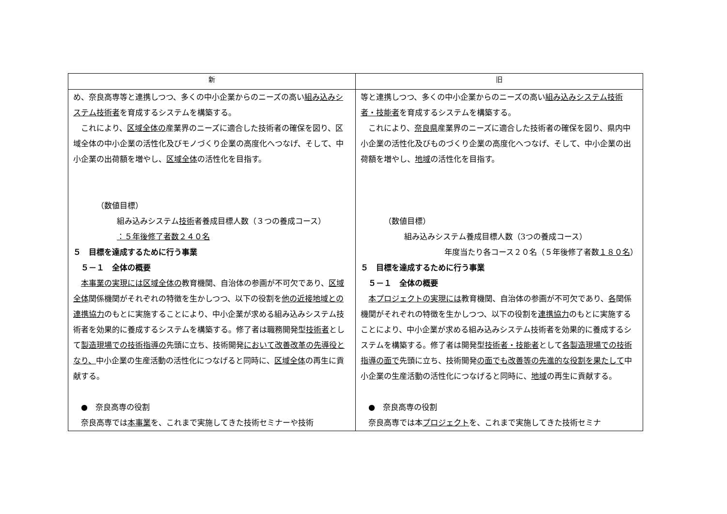| 新 | 旧 |
| --- | --- |
| め、奈良高専等と連携しつつ、多くの中小企業からのニーズの高い 組み込みシステム技術者 を育成するシステムを構築する。 これにより、 区域全体の 産業界のニーズに適合した技術者の確保を図り、区域全体の中小企業の活性化及びモノづくり企業の高度化へつなげ、そして、中小企業の出荷額を増やし、 区域全体 の活性化を目指す。 （数値目標） 組み込みシステム 技術 者養成目標人数（３つの養成コース） ：５年後修了者数２４０名 ５ 目標を達成するために行う事業 ５－１ 全体の概要 本事業の実現には区域全体の 教育機関、自治体の参画が不可欠であり、 区域全体 関係機関がそれぞれの特徴を生かしつつ、以下の役割を 他の近接地域との連携協力 のもとに実施することにより、中小企業が求める組み込みシステム技術者を効果的に養成するシステムを構築する。修了者は職務開発型 技術者 として 製造現場での技術指導の 先頭に立ち、技術開発 において改善改革の先導役となり、 中小企業の生産活動の活性化につなげると同時に、 区域全体 の再生に貢献する。 ● 奈良高専の役割 奈良高専では 本事業 を、これまで実施してきた技術セミナーや技術 | 等と連携しつつ、多くの中小企業からのニーズの高い 組み込みシステム技術者・技能者 を育成するシステムを構築する。 これにより、 奈良県 産業界のニーズに適合した技術者の確保を図り、県内中小企業の活性化及びものづくり企業の高度化へつなげ、そして、中小企業の出荷額を増やし、 地域 の活性化を目指す。 （数値目標） 組み込みシステム養成目標人数（3つの養成コース） 年度当たり各コース２０名（５年後修了者数 １８０名 ） ５ 目標を達成するために行う事業 ５－１ 全体の概要 本プロジェクトの実現には 教育機関、自治体の参画が不可欠であり、 各 関係機関がそれぞれの特徴を生かしつつ、以下の役割を 連携協力 のもとに実施することにより、中小企業が求める組み込みシステム技術者を効果的に養成するシステムを構築する。修了者は開発型 技術者・技能者 として 各製造現場での技術指導の面で 先頭に立ち、技術開発 の面でも改善等の先進的な役割を果たして 中小企業の生産活動の活性化につなげると同時に、 地域 の再生に貢献する。 ● 奈良高専の役割 奈良高専では本 プロジェクト を、これまで実施してきた技術セミナ |